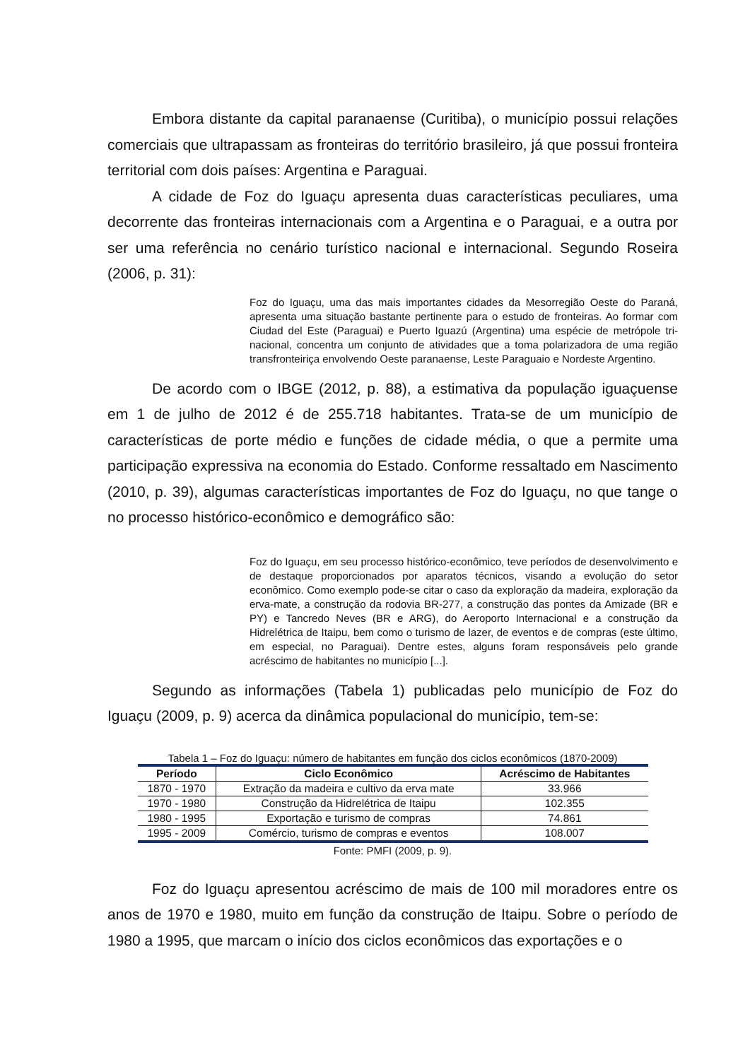Embora distante da capital paranaense (Curitiba), o município possui relações comerciais que ultrapassam as fronteiras do território brasileiro, já que possui fronteira territorial com dois países: Argentina e Paraguai.
A cidade de Foz do Iguaçu apresenta duas características peculiares, uma decorrente das fronteiras internacionais com a Argentina e o Paraguai, e a outra por ser uma referência no cenário turístico nacional e internacional. Segundo Roseira (2006, p. 31):
Foz do Iguaçu, uma das mais importantes cidades da Mesorregião Oeste do Paraná, apresenta uma situação bastante pertinente para o estudo de fronteiras. Ao formar com Ciudad del Este (Paraguai) e Puerto Iguazú (Argentina) uma espécie de metrópole tri-nacional, concentra um conjunto de atividades que a toma polarizadora de uma região transfronteiriça envolvendo Oeste paranaense, Leste Paraguaio e Nordeste Argentino.
De acordo com o IBGE (2012, p. 88), a estimativa da população iguaçuense em 1 de julho de 2012 é de 255.718 habitantes. Trata-se de um município de características de porte médio e funções de cidade média, o que a permite uma participação expressiva na economia do Estado. Conforme ressaltado em Nascimento (2010, p. 39), algumas características importantes de Foz do Iguaçu, no que tange o no processo histórico-econômico e demográfico são:
Foz do Iguaçu, em seu processo histórico-econômico, teve períodos de desenvolvimento e de destaque proporcionados por aparatos técnicos, visando a evolução do setor econômico. Como exemplo pode-se citar o caso da exploração da madeira, exploração da erva-mate, a construção da rodovia BR-277, a construção das pontes da Amizade (BR e PY) e Tancredo Neves (BR e ARG), do Aeroporto Internacional e a construção da Hidrelétrica de Itaipu, bem como o turismo de lazer, de eventos e de compras (este último, em especial, no Paraguai). Dentre estes, alguns foram responsáveis pelo grande acréscimo de habitantes no município [...].
Segundo as informações (Tabela 1) publicadas pelo município de Foz do Iguaçu (2009, p. 9) acerca da dinâmica populacional do município, tem-se:
Tabela 1 – Foz do Iguaçu: número de habitantes em função dos ciclos econômicos (1870-2009)
| Período | Ciclo Econômico | Acréscimo de Habitantes |
| --- | --- | --- |
| 1870 - 1970 | Extração da madeira e cultivo da erva mate | 33.966 |
| 1970 - 1980 | Construção da Hidrelétrica de Itaipu | 102.355 |
| 1980 - 1995 | Exportação e turismo de compras | 74.861 |
| 1995 - 2009 | Comércio, turismo de compras e eventos | 108.007 |
Fonte: PMFI (2009, p. 9).
Foz do Iguaçu apresentou acréscimo de mais de 100 mil moradores entre os anos de 1970 e 1980, muito em função da construção de Itaipu. Sobre o período de 1980 a 1995, que marcam o início dos ciclos econômicos das exportações e o